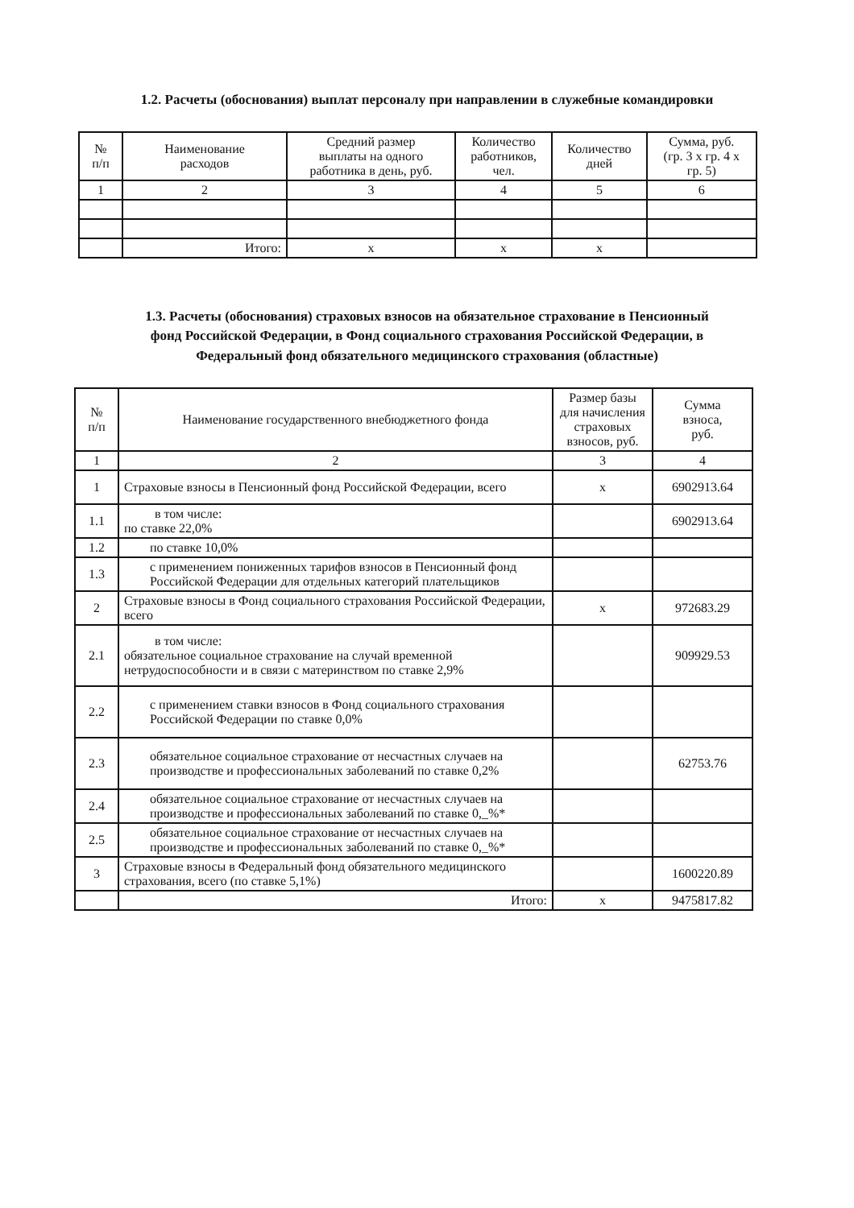1.2. Расчеты (обоснования) выплат персоналу при направлении в служебные командировки
| № п/п | Наименование расходов | Средний размер выплаты на одного работника в день, руб. | Количество работников, чел. | Количество дней | Сумма, руб. (гр. 3 х гр. 4 х гр. 5) |
| --- | --- | --- | --- | --- | --- |
| 1 | 2 | 3 | 4 | 5 | 6 |
| | Итого: | х | х | х | |
1.3. Расчеты (обоснования) страховых взносов на обязательное страхование в Пенсионный
фонд Российской Федерации, в Фонд социального страхования Российской Федерации, в
Федеральный фонд обязательного медицинского страхования (областные)
| № п/п | Наименование государственного внебюджетного фонда | Размер базы для начисления страховых взносов, руб. | Сумма взноса, руб. |
| --- | --- | --- | --- |
| 1 | 2 | 3 | 4 |
| 1 | Страховые взносы в Пенсионный фонд Российской Федерации, всего | х | 6902913.64 |
| 1.1 | в том числе: по ставке 22,0% | | 6902913.64 |
| 1.2 | по ставке 10,0% | | |
| 1.3 | с применением пониженных тарифов взносов в Пенсионный фонд Российской Федерации для отдельных категорий плательщиков | | |
| 2 | Страховые взносы в Фонд социального страхования Российской Федерации, всего | х | 972683.29 |
| 2.1 | в том числе: обязательное социальное страхование на случай временной нетрудоспособности и в связи с материнством по ставке 2,9% | | 909929.53 |
| 2.2 | с применением ставки взносов в Фонд социального страхования Российской Федерации по ставке 0,0% | | |
| 2.3 | обязательное социальное страхование от несчастных случаев на производстве и профессиональных заболеваний по ставке 0,2% | | 62753.76 |
| 2.4 | обязательное социальное страхование от несчастных случаев на производстве и профессиональных заболеваний по ставке 0,_%* | | |
| 2.5 | обязательное социальное страхование от несчастных случаев на производстве и профессиональных заболеваний по ставке 0,_%* | | |
| 3 | Страховые взносы в Федеральный фонд обязательного медицинского страхования, всего (по ставке 5,1%) | | 1600220.89 |
| | Итого: | х | 9475817.82 |